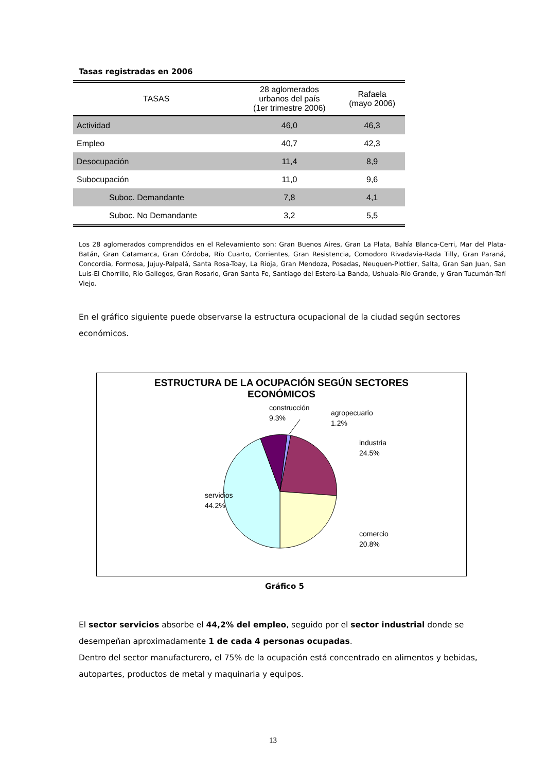Tasas registradas en 2006
| TASAS | 28 aglomerados urbanos del país (1er trimestre 2006) | Rafaela (mayo 2006) |
| --- | --- | --- |
| Actividad | 46,0 | 46,3 |
| Empleo | 40,7 | 42,3 |
| Desocupación | 11,4 | 8,9 |
| Subocupación | 11,0 | 9,6 |
| Suboc. Demandante | 7,8 | 4,1 |
| Suboc. No Demandante | 3,2 | 5,5 |
Los 28 aglomerados comprendidos en el Relevamiento son: Gran Buenos Aires, Gran La Plata, Bahía Blanca-Cerri, Mar del Plata-Batán, Gran Catamarca, Gran Córdoba, Río Cuarto, Corrientes, Gran Resistencia, Comodoro Rivadavia-Rada Tilly, Gran Paraná, Concordia, Formosa, Jujuy-Palpalá, Santa Rosa-Toay, La Rioja, Gran Mendoza, Posadas, Neuquen-Plottier, Salta, Gran San Juan, San Luis-El Chorrillo, Río Gallegos, Gran Rosario, Gran Santa Fe, Santiago del Estero-La Banda, Ushuaia-Río Grande, y Gran Tucumán-Tafí Viejo.
En el gráfico siguiente puede observarse la estructura ocupacional de la ciudad según sectores económicos.
ESTRUCTURA DE LA OCUPACIÓN SEGÚN SECTORES
ECONÓMICOS
construcción
9.3%
agropecuario
1.2%
industria
24.5%
servicios
44.2%
comercio
20.8%
Gráfico 5
El sector servicios absorbe el 44,2% del empleo, seguido por el sector industrial donde se desempeñan aproximadamente 1 de cada 4 personas ocupadas.
Dentro del sector manufacturero, el 75% de la ocupación está concentrado en alimentos y bebidas, autopartes, productos de metal y maquinaria y equipos.
13